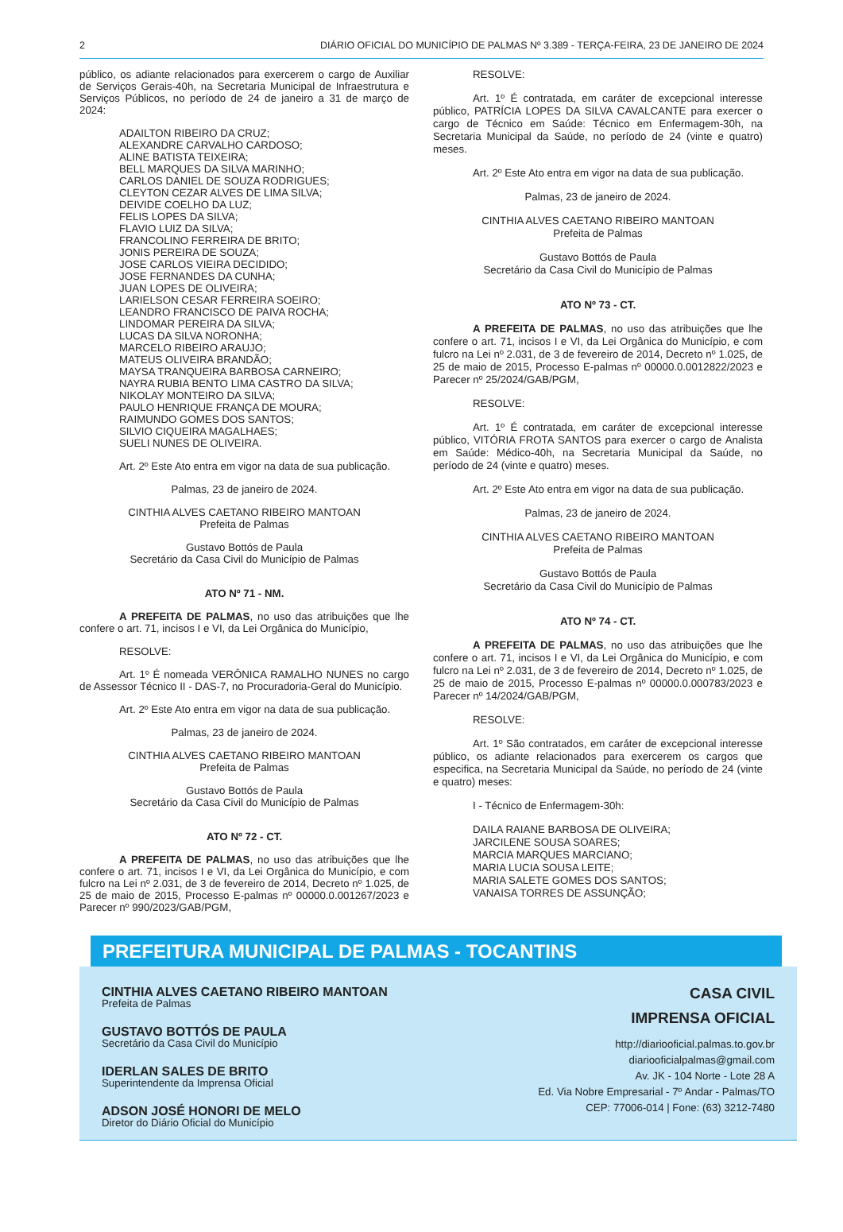2 DIÁRIO OFICIAL DO MUNICÍPIO DE PALMAS Nº 3.389 - TERÇA-FEIRA, 23 DE JANEIRO DE 2024
público, os adiante relacionados para exercerem o cargo de Auxiliar de Serviços Gerais-40h, na Secretaria Municipal de Infraestrutura e Serviços Públicos, no período de 24 de janeiro a 31 de março de 2024:
ADAILTON RIBEIRO DA CRUZ;
ALEXANDRE CARVALHO CARDOSO;
ALINE BATISTA TEIXEIRA;
BELL MARQUES DA SILVA MARINHO;
CARLOS DANIEL DE SOUZA RODRIGUES;
CLEYTON CEZAR ALVES DE LIMA SILVA;
DEIVIDE COELHO DA LUZ;
FELIS LOPES DA SILVA;
FLAVIO LUIZ DA SILVA;
FRANCOLINO FERREIRA DE BRITO;
JONIS PEREIRA DE SOUZA;
JOSE CARLOS VIEIRA DECIDIDO;
JOSE FERNANDES DA CUNHA;
JUAN LOPES DE OLIVEIRA;
LARIELSON CESAR FERREIRA SOEIRO;
LEANDRO FRANCISCO DE PAIVA ROCHA;
LINDOMAR PEREIRA DA SILVA;
LUCAS DA SILVA NORONHA;
MARCELO RIBEIRO ARAUJO;
MATEUS OLIVEIRA BRANDÃO;
MAYSA TRANQUEIRA BARBOSA CARNEIRO;
NAYRA RUBIA BENTO LIMA CASTRO DA SILVA;
NIKOLAY MONTEIRO DA SILVA;
PAULO HENRIQUE FRANÇA DE MOURA;
RAIMUNDO GOMES DOS SANTOS;
SILVIO CIQUEIRA MAGALHAES;
SUELI NUNES DE OLIVEIRA.
Art. 2º Este Ato entra em vigor na data de sua publicação.
Palmas, 23 de janeiro de 2024.
CINTHIA ALVES CAETANO RIBEIRO MANTOAN
Prefeita de Palmas
Gustavo Bottós de Paula
Secretário da Casa Civil do Município de Palmas
ATO Nº 71 - NM.
A PREFEITA DE PALMAS, no uso das atribuições que lhe confere o art. 71, incisos I e VI, da Lei Orgânica do Município,
RESOLVE:
Art. 1º É nomeada VERÔNICA RAMALHO NUNES no cargo de Assessor Técnico II - DAS-7, no Procuradoria-Geral do Município.
Art. 2º Este Ato entra em vigor na data de sua publicação.
Palmas, 23 de janeiro de 2024.
CINTHIA ALVES CAETANO RIBEIRO MANTOAN
Prefeita de Palmas
Gustavo Bottós de Paula
Secretário da Casa Civil do Município de Palmas
ATO Nº 72 - CT.
A PREFEITA DE PALMAS, no uso das atribuições que lhe confere o art. 71, incisos I e VI, da Lei Orgânica do Município, e com fulcro na Lei nº 2.031, de 3 de fevereiro de 2014, Decreto nº 1.025, de 25 de maio de 2015, Processo E-palmas nº 00000.0.001267/2023 e Parecer nº 990/2023/GAB/PGM,
RESOLVE:
Art. 1º É contratada, em caráter de excepcional interesse público, PATRÍCIA LOPES DA SILVA CAVALCANTE para exercer o cargo de Técnico em Saúde: Técnico em Enfermagem-30h, na Secretaria Municipal da Saúde, no período de 24 (vinte e quatro) meses.
Art. 2º Este Ato entra em vigor na data de sua publicação.
Palmas, 23 de janeiro de 2024.
CINTHIA ALVES CAETANO RIBEIRO MANTOAN
Prefeita de Palmas
Gustavo Bottós de Paula
Secretário da Casa Civil do Município de Palmas
ATO Nº 73 - CT.
A PREFEITA DE PALMAS, no uso das atribuições que lhe confere o art. 71, incisos I e VI, da Lei Orgânica do Município, e com fulcro na Lei nº 2.031, de 3 de fevereiro de 2014, Decreto nº 1.025, de 25 de maio de 2015, Processo E-palmas nº 00000.0.0012822/2023 e Parecer nº 25/2024/GAB/PGM,
RESOLVE:
Art. 1º É contratada, em caráter de excepcional interesse público, VITÓRIA FROTA SANTOS para exercer o cargo de Analista em Saúde: Médico-40h, na Secretaria Municipal da Saúde, no período de 24 (vinte e quatro) meses.
Art. 2º Este Ato entra em vigor na data de sua publicação.
Palmas, 23 de janeiro de 2024.
CINTHIA ALVES CAETANO RIBEIRO MANTOAN
Prefeita de Palmas
Gustavo Bottós de Paula
Secretário da Casa Civil do Município de Palmas
ATO Nº 74 - CT.
A PREFEITA DE PALMAS, no uso das atribuições que lhe confere o art. 71, incisos I e VI, da Lei Orgânica do Município, e com fulcro na Lei nº 2.031, de 3 de fevereiro de 2014, Decreto nº 1.025, de 25 de maio de 2015, Processo E-palmas nº 00000.0.000783/2023 e Parecer nº 14/2024/GAB/PGM,
RESOLVE:
Art. 1º São contratados, em caráter de excepcional interesse público, os adiante relacionados para exercerem os cargos que especifica, na Secretaria Municipal da Saúde, no período de 24 (vinte e quatro) meses:
I - Técnico de Enfermagem-30h:
DAILA RAIANE BARBOSA DE OLIVEIRA;
JARCILENE SOUSA SOARES;
MARCIA MARQUES MARCIANO;
MARIA LUCIA SOUSA LEITE;
MARIA SALETE GOMES DOS SANTOS;
VANAISA TORRES DE ASSUNÇÃO;
PREFEITURA MUNICIPAL DE PALMAS - TOCANTINS
CINTHIA ALVES CAETANO RIBEIRO MANTOAN
Prefeita de Palmas
GUSTAVO BOTTÓS DE PAULA
Secretário da Casa Civil do Município
IDERLAN SALES DE BRITO
Superintendente da Imprensa Oficial
ADSON JOSÉ HONORI DE MELO
Diretor do Diário Oficial do Município
CASA CIVIL
IMPRENSA OFICIAL
http://diariooficial.palmas.to.gov.br
diariooficialpalmas@gmail.com
Av. JK - 104 Norte - Lote 28 A
Ed. Via Nobre Empresarial - 7º Andar - Palmas/TO
CEP: 77006-014 | Fone: (63) 3212-7480